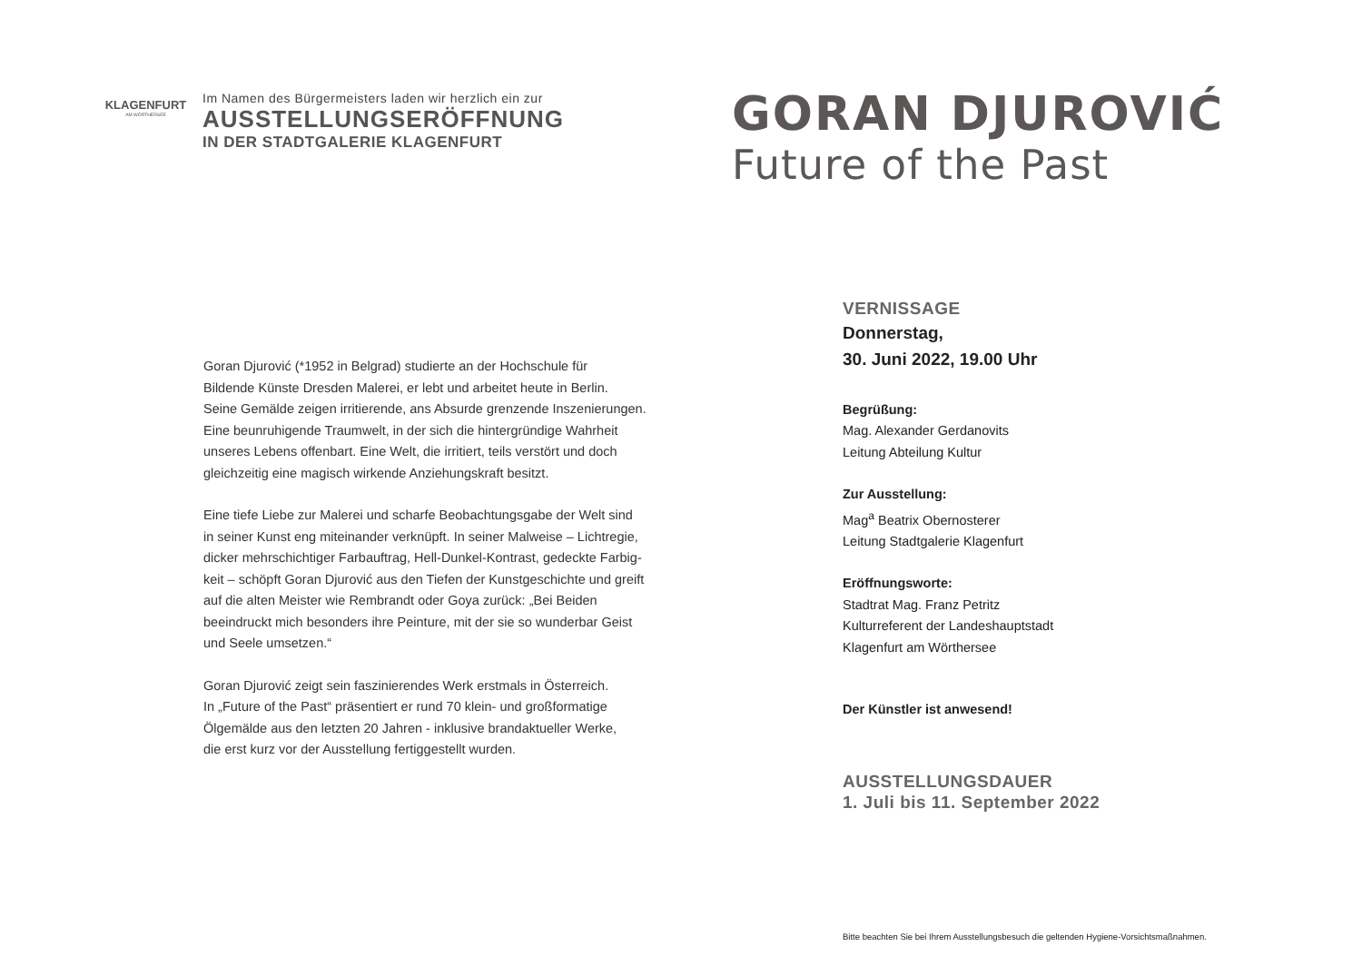KLAGENFURT
AM WÖRTHERSEE
Im Namen des Bürgermeisters laden wir herzlich ein zur
AUSSTELLUNGSERÖFFNUNG
IN DER STADTGALERIE KLAGENFURT
Goran Djurović (*1952 in Belgrad) studierte an der Hochschule für
Bildende Künste Dresden Malerei, er lebt und arbeitet heute in Berlin.
Seine Gemälde zeigen irritierende, ans Absurde grenzende Inszenierungen.
Eine beunruhigende Traumwelt, in der sich die hintergründige Wahrheit
unseres Lebens offenbart. Eine Welt, die irritiert, teils verstört und doch
gleichzeitig eine magisch wirkende Anziehungskraft besitzt.
Eine tiefe Liebe zur Malerei und scharfe Beobachtungsgabe der Welt sind
in seiner Kunst eng miteinander verknüpft. In seiner Malweise – Lichtregie,
dicker mehrschichtiger Farbauftrag, Hell-Dunkel-Kontrast, gedeckte Farbig-
keit – schöpft Goran Djurović aus den Tiefen der Kunstgeschichte und greift
auf die alten Meister wie Rembrandt oder Goya zurück: „Bei Beiden
beeindruckt mich besonders ihre Peinture, mit der sie so wunderbar Geist
und Seele umsetzen.“
Goran Djurović zeigt sein faszinierendes Werk erstmals in Österreich.
In „Future of the Past“ präsentiert er rund 70 klein- und großformatige
Ölgemälde aus den letzten 20 Jahren - inklusive brandaktueller Werke,
die erst kurz vor der Ausstellung fertiggestellt wurden.
GORAN DJUROVIĆ
Future of the Past
VERNISSAGE
Donnerstag,
30. Juni 2022, 19.00 Uhr
Begrüßung:
Mag. Alexander Gerdanovits
Leitung Abteilung Kultur
Zur Ausstellung:
Mag<sup>a</sup> Beatrix Obernosterer
Leitung Stadtgalerie Klagenfurt
Eröffnungsworte:
Stadtrat Mag. Franz Petritz
Kulturreferent der Landeshauptstadt
Klagenfurt am Wörthersee
Der Künstler ist anwesend!
AUSSTELLUNGSDAUER
1. Juli bis 11. September 2022
Bitte beachten Sie bei Ihrem Ausstellungsbesuch die geltenden Hygiene-Vorsichtsmaßnahmen.